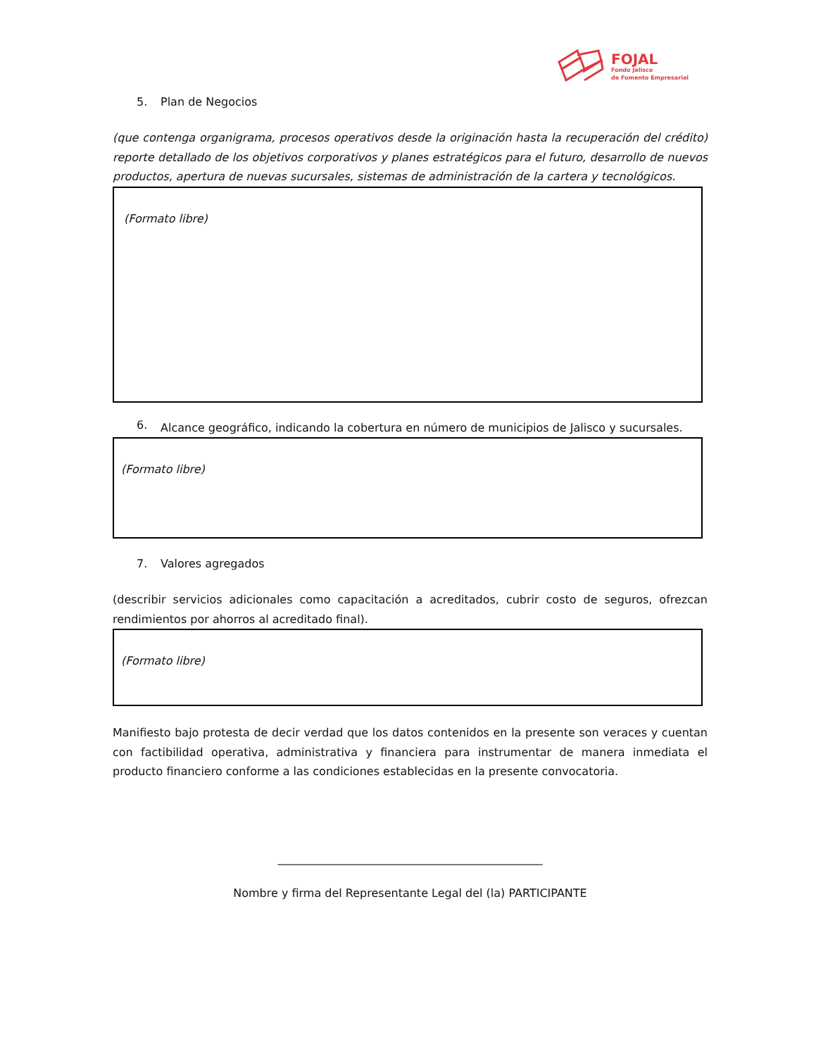FOJAL
Fondo Jalisco
de Fomento Empresarial
5. Plan de Negocios
(que contenga organigrama, procesos operativos desde la originación hasta la recuperación del crédito) reporte detallado de los objetivos corporativos y planes estratégicos para el futuro, desarrollo de nuevos productos, apertura de nuevas sucursales, sistemas de administración de la cartera y tecnológicos.
(Formato libre)
6. Alcance geográfico, indicando la cobertura en número de municipios de Jalisco y sucursales.
(Formato libre)
7. Valores agregados
(describir servicios adicionales como capacitación a acreditados, cubrir costo de seguros, ofrezcan rendimientos por ahorros al acreditado final).
(Formato libre)
Manifiesto bajo protesta de decir verdad que los datos contenidos en la presente son veraces y cuentan con factibilidad operativa, administrativa y financiera para instrumentar de manera inmediata el producto financiero conforme a las condiciones establecidas en la presente convocatoria.
_______________________________________________
Nombre y firma del Representante Legal del (la) PARTICIPANTE